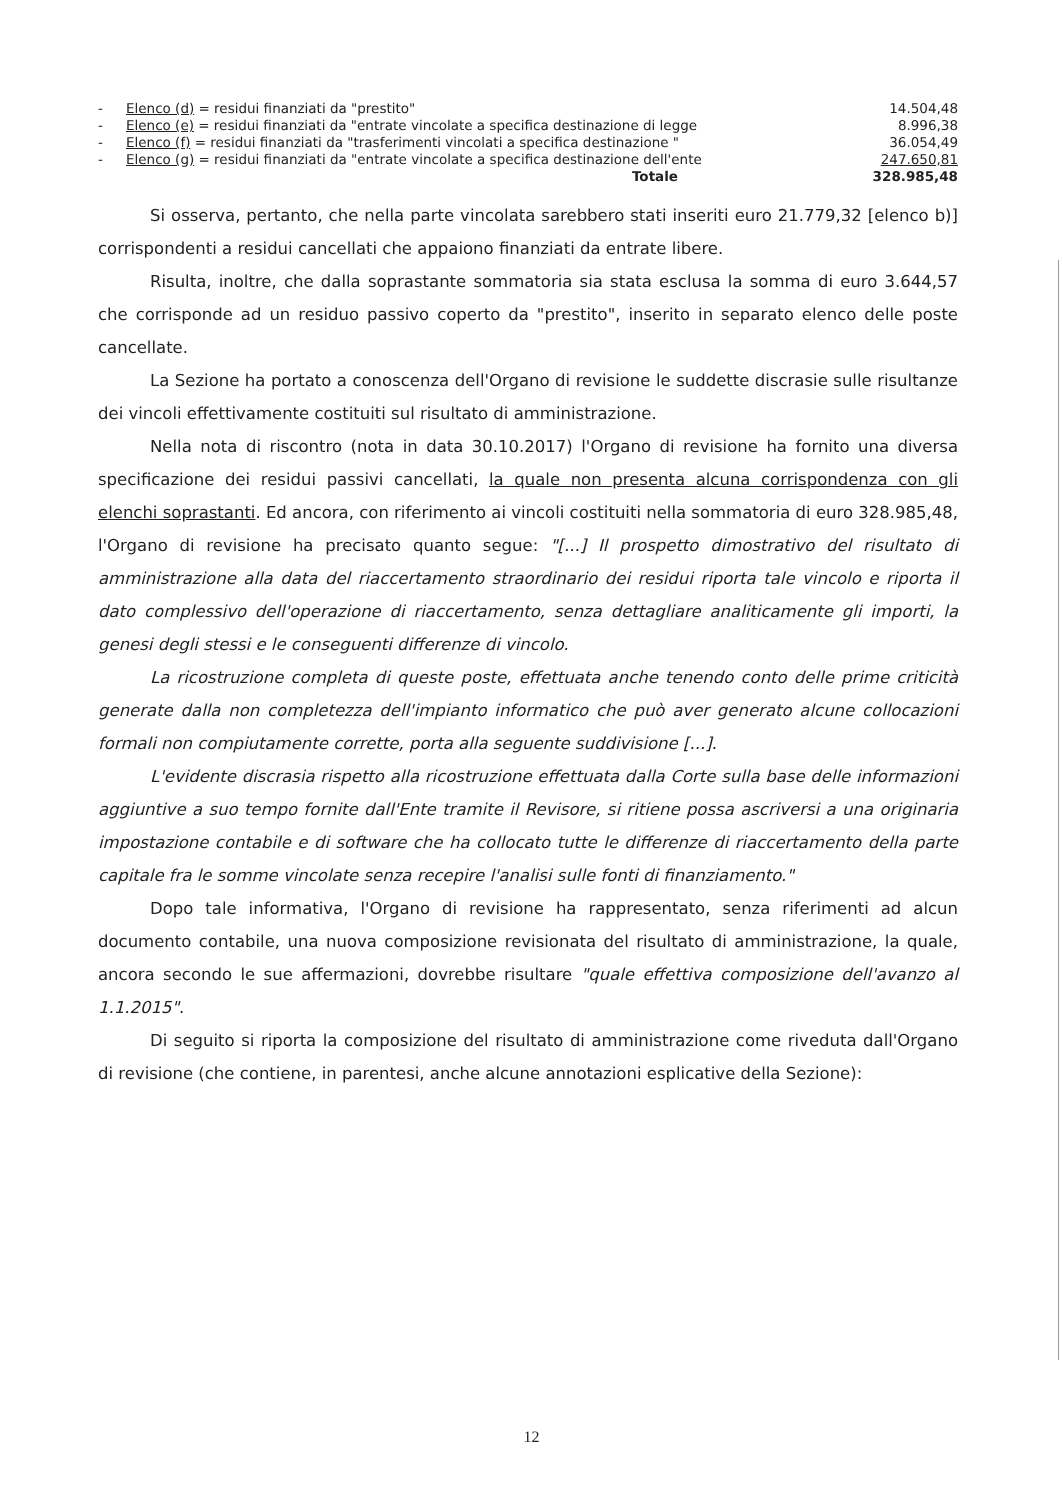| - | Elenco (d) = residui finanziati da "prestito" | 14.504,48 |
| - | Elenco (e) = residui finanziati da "entrate vincolate a specifica destinazione di legge | 8.996,38 |
| - | Elenco (f) = residui finanziati da "trasferimenti vincolati a specifica destinazione " | 36.054,49 |
| - | Elenco (g) = residui finanziati da "entrate vincolate a specifica destinazione dell'ente | 247.650,81 |
| | Totale | 328.985,48 |
Si osserva, pertanto, che nella parte vincolata sarebbero stati inseriti euro 21.779,32 [elenco b)] corrispondenti a residui cancellati che appaiono finanziati da entrate libere.
Risulta, inoltre, che dalla soprastante sommatoria sia stata esclusa la somma di euro 3.644,57 che corrisponde ad un residuo passivo coperto da "prestito", inserito in separato elenco delle poste cancellate.
La Sezione ha portato a conoscenza dell'Organo di revisione le suddette discrasie sulle risultanze dei vincoli effettivamente costituiti sul risultato di amministrazione.
Nella nota di riscontro (nota in data 30.10.2017) l'Organo di revisione ha fornito una diversa specificazione dei residui passivi cancellati, la quale non presenta alcuna corrispondenza con gli elenchi soprastanti. Ed ancora, con riferimento ai vincoli costituiti nella sommatoria di euro 328.985,48, l'Organo di revisione ha precisato quanto segue: "[...] Il prospetto dimostrativo del risultato di amministrazione alla data del riaccertamento straordinario dei residui riporta tale vincolo e riporta il dato complessivo dell'operazione di riaccertamento, senza dettagliare analiticamente gli importi, la genesi degli stessi e le conseguenti differenze di vincolo.
La ricostruzione completa di queste poste, effettuata anche tenendo conto delle prime criticità generate dalla non completezza dell'impianto informatico che può aver generato alcune collocazioni formali non compiutamente corrette, porta alla seguente suddivisione [...].
L'evidente discrasia rispetto alla ricostruzione effettuata dalla Corte sulla base delle informazioni aggiuntive a suo tempo fornite dall'Ente tramite il Revisore, si ritiene possa ascriversi a una originaria impostazione contabile e di software che ha collocato tutte le differenze di riaccertamento della parte capitale fra le somme vincolate senza recepire l'analisi sulle fonti di finanziamento."
Dopo tale informativa, l'Organo di revisione ha rappresentato, senza riferimenti ad alcun documento contabile, una nuova composizione revisionata del risultato di amministrazione, la quale, ancora secondo le sue affermazioni, dovrebbe risultare "quale effettiva composizione dell'avanzo al 1.1.2015".
Di seguito si riporta la composizione del risultato di amministrazione come riveduta dall'Organo di revisione (che contiene, in parentesi, anche alcune annotazioni esplicative della Sezione):
12